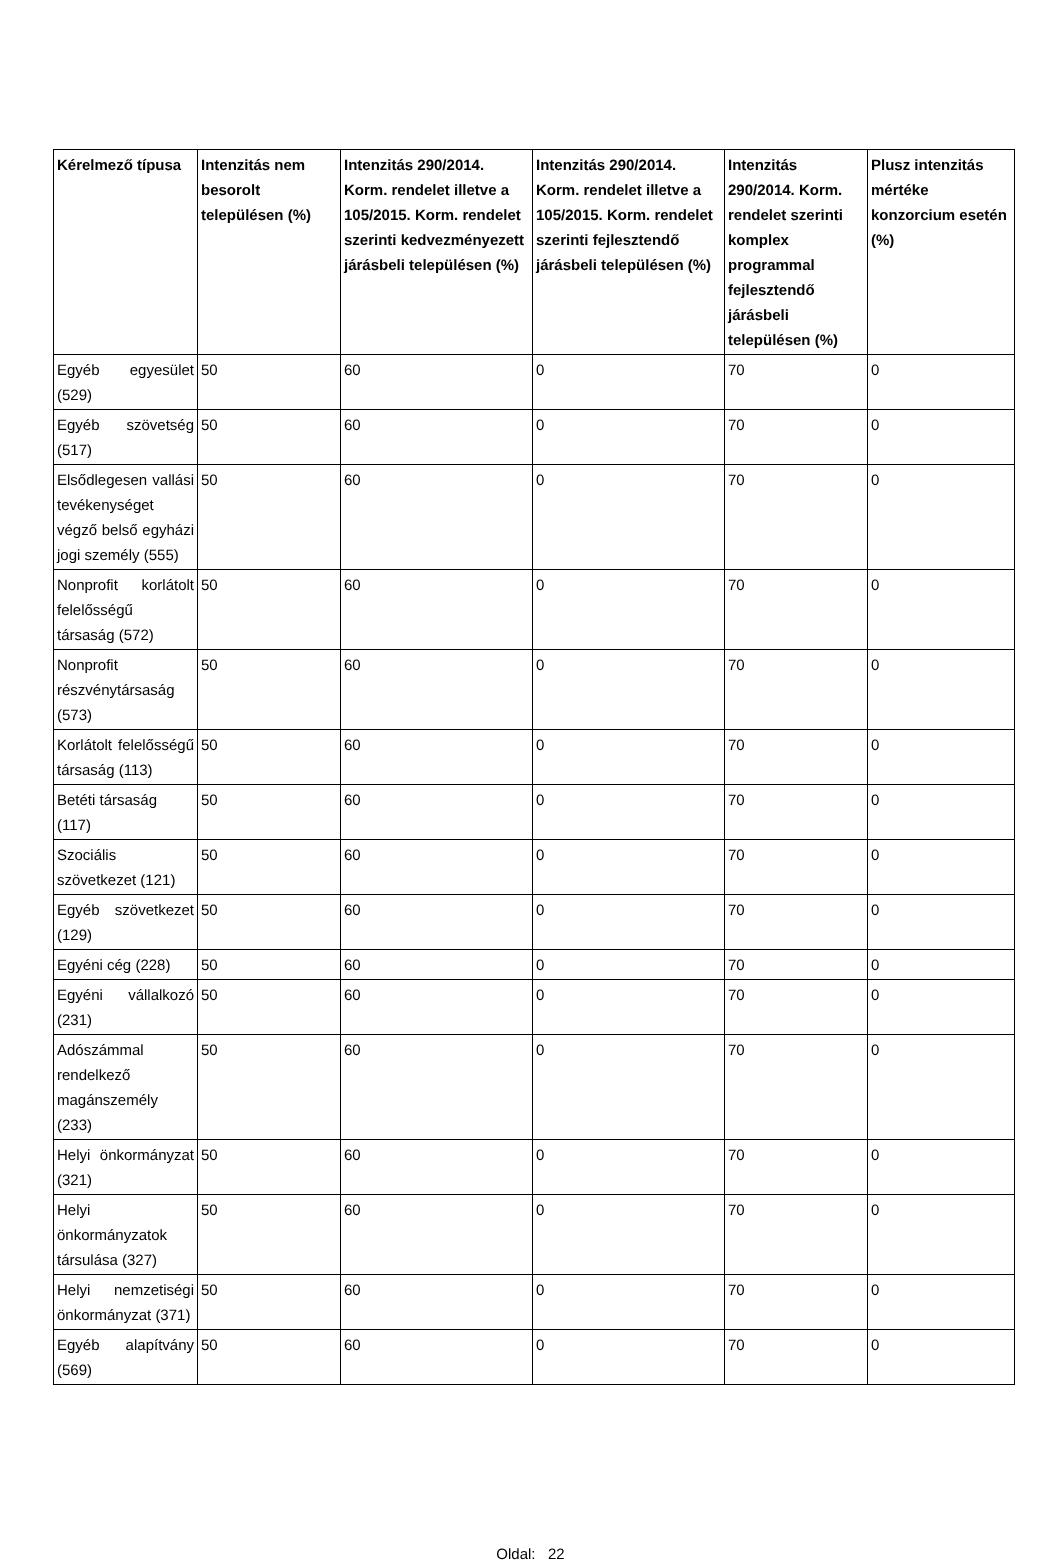| Kérelmező típusa | Intenzitás nem besorolt településen (%) | Intenzitás 290/2014. Korm. rendelet illetve a 105/2015. Korm. rendelet szerinti kedvezményezett járásbeli településen (%) | Intenzitás 290/2014. Korm. rendelet illetve a 105/2015. Korm. rendelet szerinti fejlesztendő járásbeli településen (%) | Intenzitás 290/2014. Korm. rendelet szerinti komplex programmal fejlesztendő járásbeli településen (%) | Plusz intenzitás mértéke konzorcium esetén (%) |
| --- | --- | --- | --- | --- | --- |
| Egyéb egyesület (529) | 50 | 60 | 0 | 70 | 0 |
| Egyéb szövetség (517) | 50 | 60 | 0 | 70 | 0 |
| Elsődlegesen vallási tevékenységet végző belső egyházi jogi személy (555) | 50 | 60 | 0 | 70 | 0 |
| Nonprofit korlátolt felelősségű társaság (572) | 50 | 60 | 0 | 70 | 0 |
| Nonprofit részvénytársaság (573) | 50 | 60 | 0 | 70 | 0 |
| Korlátolt felelősségű társaság (113) | 50 | 60 | 0 | 70 | 0 |
| Betéti társaság (117) | 50 | 60 | 0 | 70 | 0 |
| Szociális szövetkezet (121) | 50 | 60 | 0 | 70 | 0 |
| Egyéb szövetkezet (129) | 50 | 60 | 0 | 70 | 0 |
| Egyéni cég (228) | 50 | 60 | 0 | 70 | 0 |
| Egyéni vállalkozó (231) | 50 | 60 | 0 | 70 | 0 |
| Adószámmal rendelkező magánszemély (233) | 50 | 60 | 0 | 70 | 0 |
| Helyi önkormányzat (321) | 50 | 60 | 0 | 70 | 0 |
| Helyi önkormányzatok társulása (327) | 50 | 60 | 0 | 70 | 0 |
| Helyi nemzetiségi önkormányzat (371) | 50 | 60 | 0 | 70 | 0 |
| Egyéb alapítvány (569) | 50 | 60 | 0 | 70 | 0 |
Oldal: 22